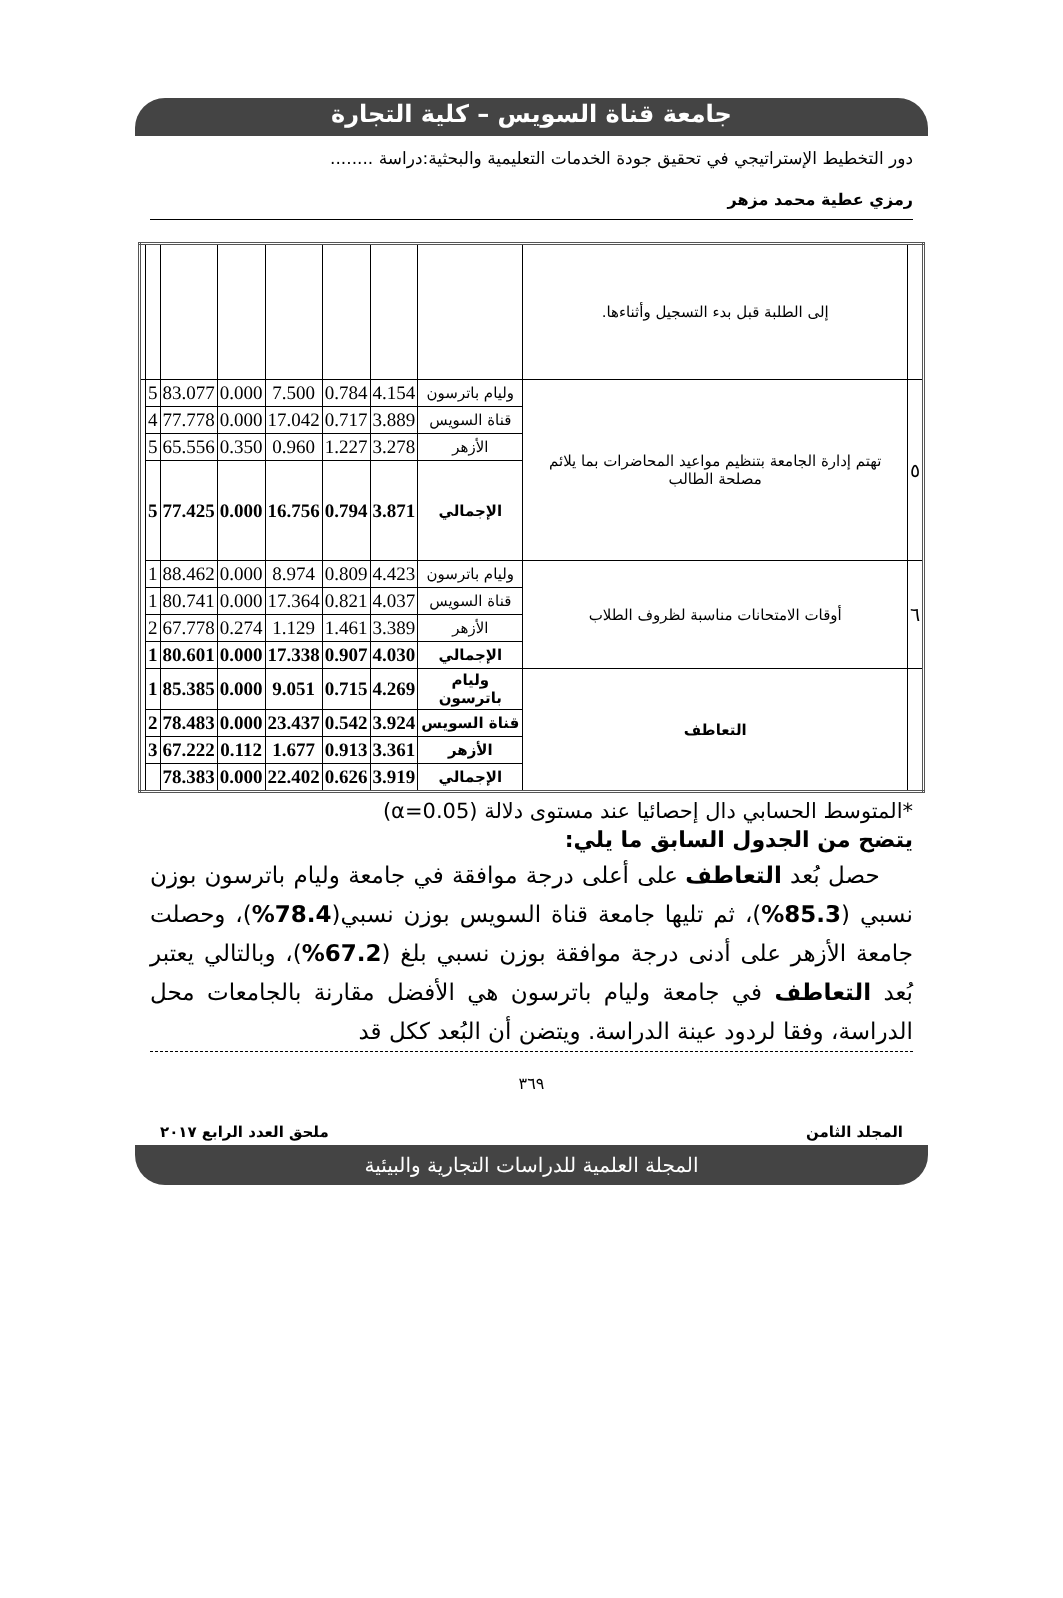جامعة قناة السويس – كلية التجارة
دور التخطيط الإستراتيجي في تحقيق جودة الخدمات التعليمية والبحثية:دراسة ........
رمزي عطية محمد مزهر
| | إلى الطلبة قبل بدء التسجيل وأثناءها. | | | | | | | | |
| ٥ | تهتم إدارة الجامعة بتنظيم مواعيد المحاضرات بما يلائم مصلحة الطالب | وليام باترسون | 4.154 | 0.784 | 7.500 | 0.000 | 83.077 | 5 | |
| | | قناة السويس | 3.889 | 0.717 | 17.042 | 0.000 | 77.778 | 4 | |
| | | الأزهر | 3.278 | 1.227 | 0.960 | 0.350 | 65.556 | 5 | |
| | | الإجمالي | 3.871 | 0.794 | 16.756 | 0.000 | 77.425 | 5 | |
| ٦ | أوقات الامتحانات مناسبة لظروف الطلاب | وليام باترسون | 4.423 | 0.809 | 8.974 | 0.000 | 88.462 | 1 | |
| | | قناة السويس | 4.037 | 0.821 | 17.364 | 0.000 | 80.741 | 1 | |
| | | الأزهر | 3.389 | 1.461 | 1.129 | 0.274 | 67.778 | 2 | |
| | | الإجمالي | 4.030 | 0.907 | 17.338 | 0.000 | 80.601 | 1 | |
| | التعاطف | وليام باترسون | 4.269 | 0.715 | 9.051 | 0.000 | 85.385 | 1 | |
| | | قناة السويس | 3.924 | 0.542 | 23.437 | 0.000 | 78.483 | 2 | |
| | | الأزهر | 3.361 | 0.913 | 1.677 | 0.112 | 67.222 | 3 | |
| | | الإجمالي | 3.919 | 0.626 | 22.402 | 0.000 | 78.383 | | |
*المتوسط الحسابي دال إحصائيا عند مستوى دلالة (α=0.05)
يتضح من الجدول السابق ما يلي:
حصل بُعد التعاطف على أعلى درجة موافقة في جامعة وليام باترسون بوزن نسبي (85.3%)، ثم تليها جامعة قناة السويس بوزن نسبي(78.4%)، وحصلت جامعة الأزهر على أدنى درجة موافقة بوزن نسبي بلغ (67.2%)، وبالتالي يعتبر بُعد التعاطف في جامعة وليام باترسون هي الأفضل مقارنة بالجامعات محل الدراسة، وفقا لردود عينة الدراسة. ويتضن أن البُعد ككل قد
٣٦٩
المجلد الثامن ملحق العدد الرابع ٢٠١٧
المجلة العلمية للدراسات التجارية والبيئية